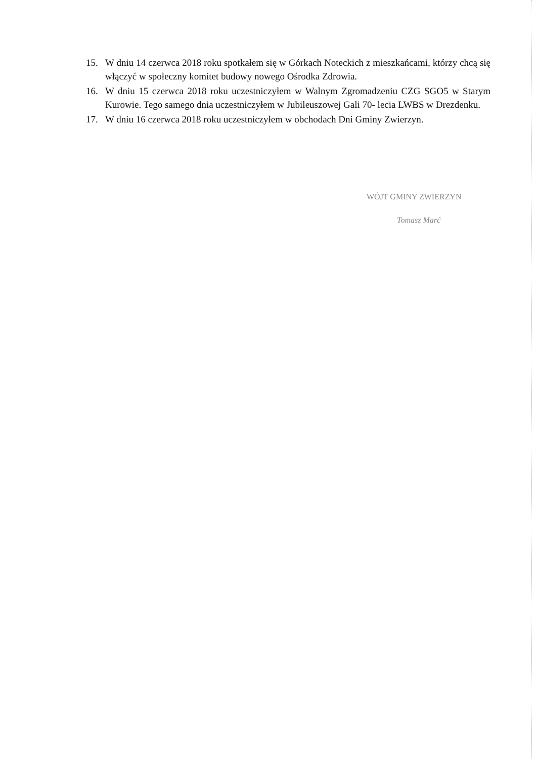15. W dniu 14 czerwca 2018 roku spotkałem się w Górkach Noteckich z mieszkańcami, którzy chcą się włączyć w społeczny komitet budowy nowego Ośrodka Zdrowia.
16. W dniu 15 czerwca 2018 roku uczestniczyłem w Walnym Zgromadzeniu CZG SGO5 w Starym Kurowie. Tego samego dnia uczestniczyłem w Jubileuszowej Gali 70- lecia LWBS w Drezdenku.
17. W dniu 16 czerwca 2018 roku uczestniczyłem w obchodach Dni Gminy Zwierzyn.
WÓJT GMINY ZWIERZYN
Tomasz Marć